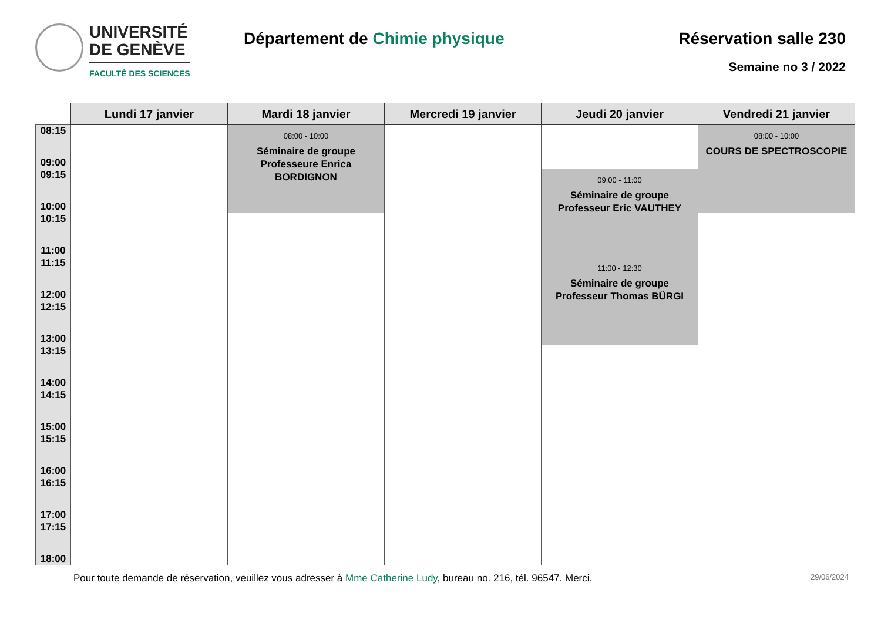UNIVERSITÉ
DE GENÈVE
FACULTÉ DES SCIENCES
Département de Chimie physique Réservation salle 230
Semaine no 3 / 2022
| | Lundi 17 janvier | Mardi 18 janvier | Mercredi 19 janvier | Jeudi 20 janvier | Vendredi 21 janvier |
| --- | --- | --- | --- | --- | --- |
| 08:15 09:00 | | 08:00 - 10:00 Séminaire de groupe Professeure Enrica BORDIGNON | | | 08:00 - 10:00 COURS DE SPECTROSCOPIE |
| 09:15 10:00 | | | | 09:00 - 11:00 Séminaire de groupe Professeur Eric VAUTHEY | |
| 10:15 11:00 | | | | | |
| 11:15 12:00 | | | | 11:00 - 12:30 Séminaire de groupe Professeur Thomas BÜRGI | |
| 12:15 13:00 | | | | | |
| 13:15 14:00 | | | | | |
| 14:15 15:00 | | | | | |
| 15:15 16:00 | | | | | |
| 16:15 17:00 | | | | | |
| 17:15 18:00 | | | | | |
Pour toute demande de réservation, veuillez vous adresser à Mme Catherine Ludy, bureau no. 216, tél. 96547. Merci. 29/06/2024